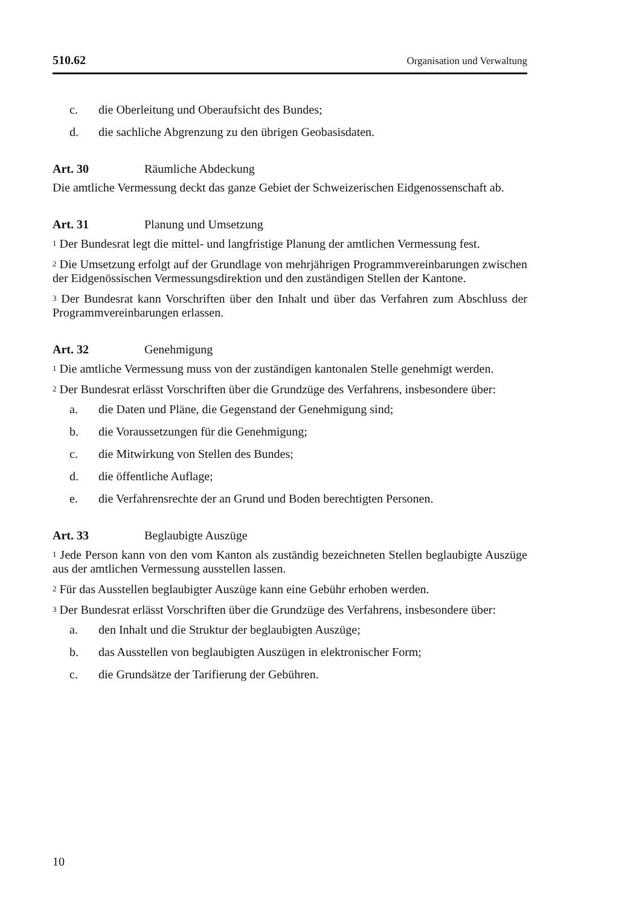510.62 Organisation und Verwaltung
c. die Oberleitung und Oberaufsicht des Bundes;
d. die sachliche Abgrenzung zu den übrigen Geobasisdaten.
Art. 30 Räumliche Abdeckung
Die amtliche Vermessung deckt das ganze Gebiet der Schweizerischen Eidgenossenschaft ab.
Art. 31 Planung und Umsetzung
<sup>1</sup> Der Bundesrat legt die mittel- und langfristige Planung der amtlichen Vermessung fest.
<sup>2</sup> Die Umsetzung erfolgt auf der Grundlage von mehrjährigen Programmvereinbarungen zwischen der Eidgenössischen Vermessungsdirektion und den zuständigen Stellen der Kantone.
<sup>3</sup> Der Bundesrat kann Vorschriften über den Inhalt und über das Verfahren zum Abschluss der Programmvereinbarungen erlassen.
Art. 32 Genehmigung
<sup>1</sup> Die amtliche Vermessung muss von der zuständigen kantonalen Stelle genehmigt werden.
<sup>2</sup> Der Bundesrat erlässt Vorschriften über die Grundzüge des Verfahrens, insbesondere über:
a. die Daten und Pläne, die Gegenstand der Genehmigung sind;
b. die Voraussetzungen für die Genehmigung;
c. die Mitwirkung von Stellen des Bundes;
d. die öffentliche Auflage;
e. die Verfahrensrechte der an Grund und Boden berechtigten Personen.
Art. 33 Beglaubigte Auszüge
<sup>1</sup> Jede Person kann von den vom Kanton als zuständig bezeichneten Stellen beglaubigte Auszüge aus der amtlichen Vermessung ausstellen lassen.
<sup>2</sup> Für das Ausstellen beglaubigter Auszüge kann eine Gebühr erhoben werden.
<sup>3</sup> Der Bundesrat erlässt Vorschriften über die Grundzüge des Verfahrens, insbesondere über:
a. den Inhalt und die Struktur der beglaubigten Auszüge;
b. das Ausstellen von beglaubigten Auszügen in elektronischer Form;
c. die Grundsätze der Tarifierung der Gebühren.
10